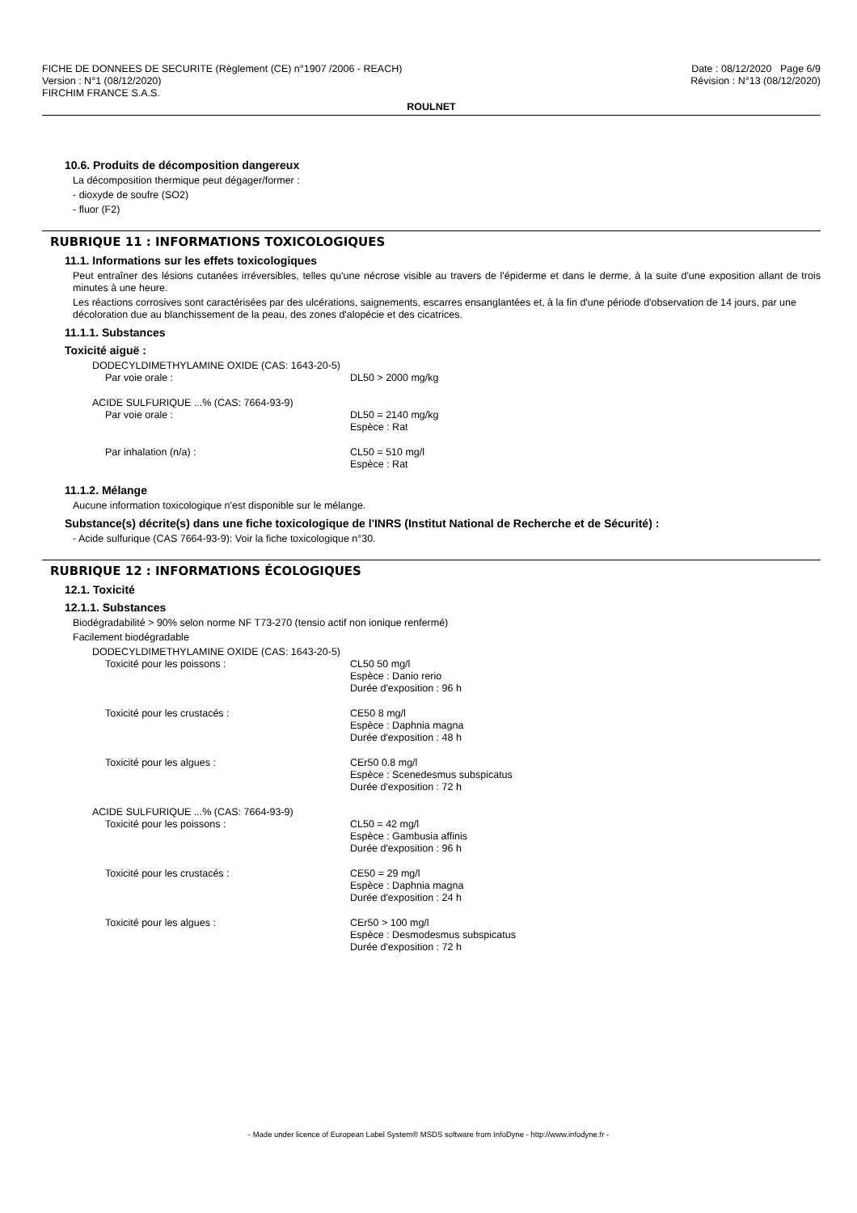FICHE DE DONNEES DE SECURITE (Règlement (CE) n°1907 /2006 - REACH) Date : 08/12/2020 Page 6/9
Version : N°1 (08/12/2020) Révision : N°13 (08/12/2020)
FIRCHIM FRANCE S.A.S.
ROULNET
10.6. Produits de décomposition dangereux
La décomposition thermique peut dégager/former :
- dioxyde de soufre (SO2)
- fluor (F2)
RUBRIQUE 11 : INFORMATIONS TOXICOLOGIQUES
11.1. Informations sur les effets toxicologiques
Peut entraîner des lésions cutanées irréversibles, telles qu'une nécrose visible au travers de l'épiderme et dans le derme, à la suite d'une exposition allant de trois minutes à une heure.
Les réactions corrosives sont caractérisées par des ulcérations, saignements, escarres ensanglantées et, à la fin d'une période d'observation de 14 jours, par une décoloration due au blanchissement de la peau, des zones d'alopécie et des cicatrices.
11.1.1. Substances
Toxicité aiguë :
DODECYLDIMETHYLAMINE OXIDE (CAS: 1643-20-5)
Par voie orale : DL50 > 2000 mg/kg
ACIDE SULFURIQUE ...% (CAS: 7664-93-9)
Par voie orale : DL50 = 2140 mg/kg
Espèce : Rat
Par inhalation (n/a) : CL50 = 510 mg/l
Espèce : Rat
11.1.2. Mélange
Aucune information toxicologique n'est disponible sur le mélange.
Substance(s) décrite(s) dans une fiche toxicologique de l'INRS (Institut National de Recherche et de Sécurité) :
- Acide sulfurique (CAS 7664-93-9): Voir la fiche toxicologique n°30.
RUBRIQUE 12 : INFORMATIONS ÉCOLOGIQUES
12.1. Toxicité
12.1.1. Substances
Biodégradabilité > 90% selon norme NF T73-270 (tensio actif non ionique renfermé)
Facilement biodégradable
DODECYLDIMETHYLAMINE OXIDE (CAS: 1643-20-5)
Toxicité pour les poissons : CL50 50 mg/l
Espèce : Danio rerio
Durée d'exposition : 96 h
Toxicité pour les crustacés : CE50 8 mg/l
Espèce : Daphnia magna
Durée d'exposition : 48 h
Toxicité pour les algues : CEr50 0.8 mg/l
Espèce : Scenedesmus subspicatus
Durée d'exposition : 72 h
ACIDE SULFURIQUE ...% (CAS: 7664-93-9)
Toxicité pour les poissons : CL50 = 42 mg/l
Espèce : Gambusia affinis
Durée d'exposition : 96 h
Toxicité pour les crustacés : CE50 = 29 mg/l
Espèce : Daphnia magna
Durée d'exposition : 24 h
Toxicité pour les algues : CEr50 > 100 mg/l
Espèce : Desmodesmus subspicatus
Durée d'exposition : 72 h
- Made under licence of European Label System® MSDS software from InfoDyne - http://www.infodyne.fr -